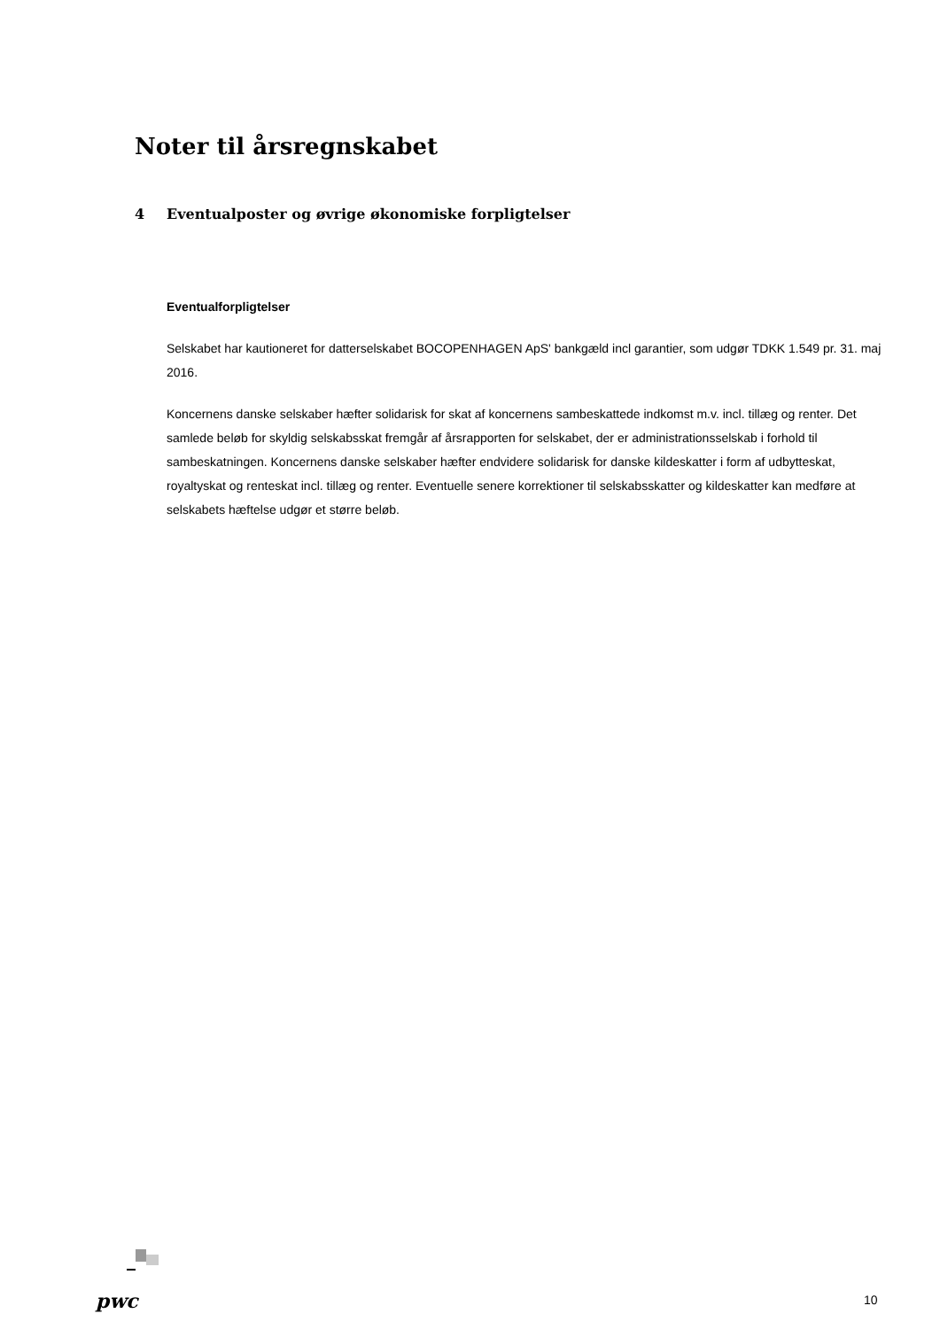Noter til årsregnskabet
4 Eventualposter og øvrige økonomiske forpligtelser
Eventualforpligtelser
Selskabet har kautioneret for datterselskabet BOCOPENHAGEN ApS' bankgæld incl garantier, som udgør TDKK 1.549 pr. 31. maj 2016.
Koncernens danske selskaber hæfter solidarisk for skat af koncernens sambeskattede indkomst m.v. incl. tillæg og renter. Det samlede beløb for skyldig selskabsskat fremgår af årsrapporten for selskabet, der er administrationsselskab i forhold til sambeskatningen. Koncernens danske selskaber hæfter endvidere solidarisk for danske kildeskatter i form af udbytteskat, royaltyskat og renteskat incl. tillæg og renter. Eventuelle senere korrektioner til selskabsskatter og kildeskatter kan medføre at selskabets hæftelse udgør et større beløb.
pwc 10